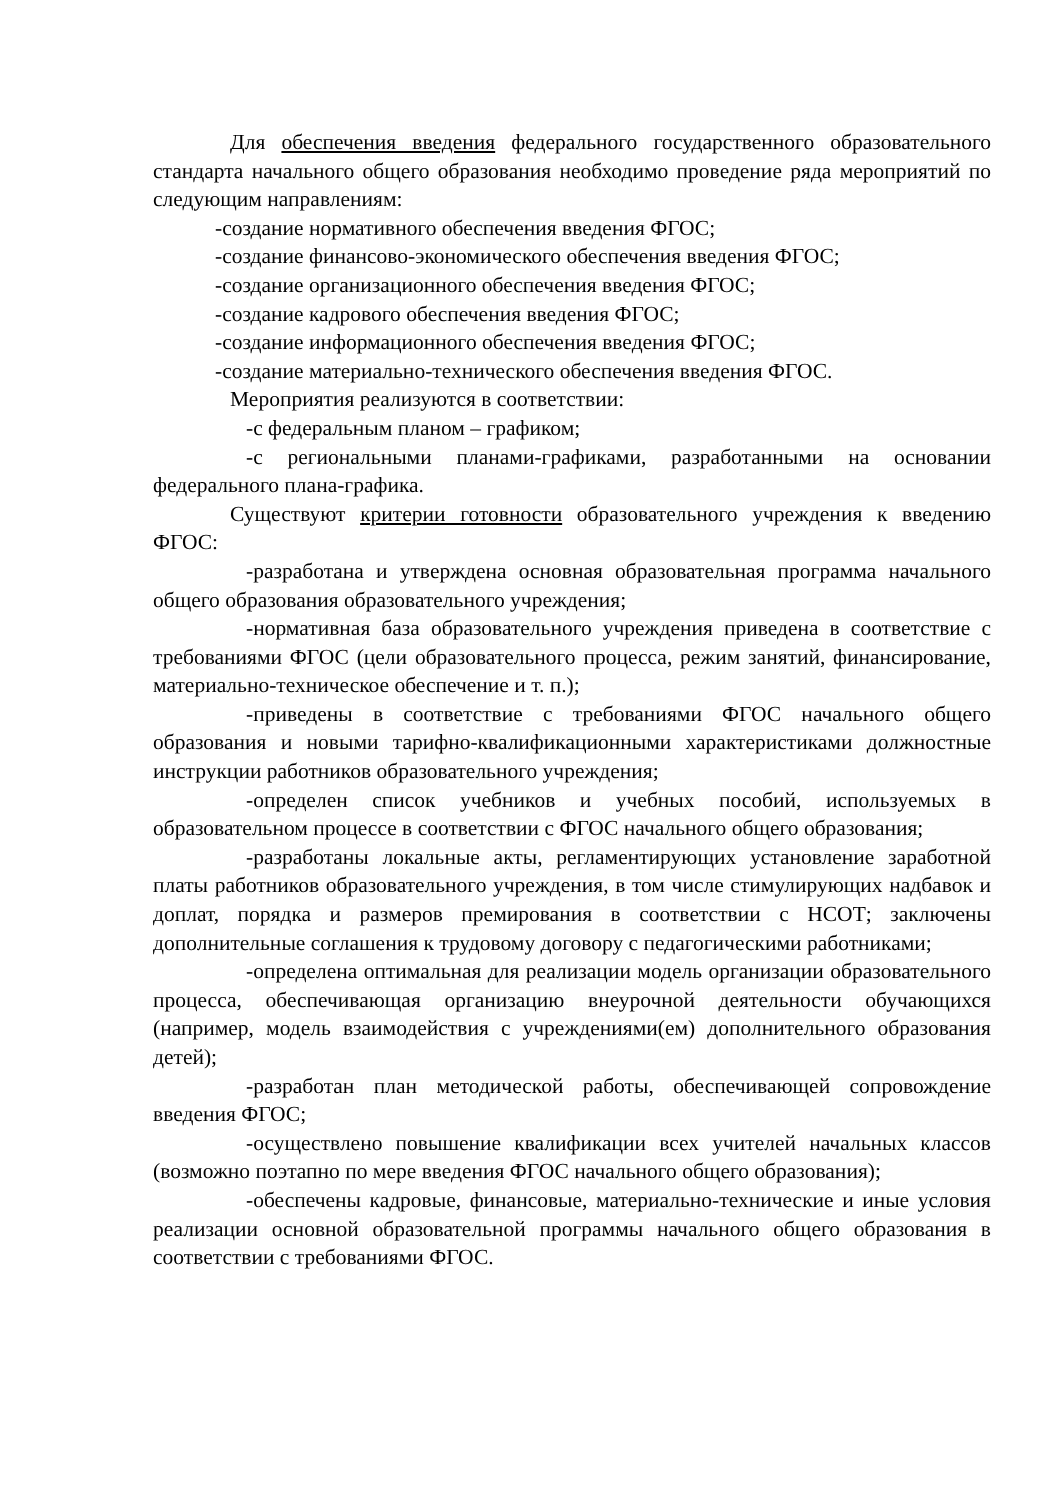Для обеспечения введения федерального государственного образовательного стандарта начального общего образования необходимо проведение ряда мероприятий по следующим направлениям:
-создание нормативного обеспечения введения ФГОС;
-создание финансово-экономического обеспечения введения ФГОС;
-создание организационного обеспечения введения ФГОС;
-создание кадрового обеспечения введения ФГОС;
-создание информационного обеспечения введения ФГОС;
-создание материально-технического обеспечения введения ФГОС.
Мероприятия реализуются в соответствии:
-с федеральным планом – графиком;
-с региональными планами-графиками, разработанными на основании федерального плана-графика.
Существуют критерии готовности образовательного учреждения к введению ФГОС:
-разработана и утверждена основная образовательная программа начального общего образования образовательного учреждения;
-нормативная база образовательного учреждения приведена в соответствие с требованиями ФГОС (цели образовательного процесса, режим занятий, финансирование, материально-техническое обеспечение и т. п.);
-приведены в соответствие с требованиями ФГОС начального общего образования и новыми тарифно-квалификационными характеристиками должностные инструкции работников образовательного учреждения;
-определен список учебников и учебных пособий, используемых в образовательном процессе в соответствии с ФГОС начального общего образования;
-разработаны локальные акты, регламентирующих установление заработной платы работников образовательного учреждения, в том числе стимулирующих надбавок и доплат, порядка и размеров премирования в соответствии с НСОТ; заключены дополнительные соглашения к трудовому договору с педагогическими работниками;
-определена оптимальная для реализации модель организации образовательного процесса, обеспечивающая организацию внеурочной деятельности обучающихся (например, модель взаимодействия с учреждениями(ем) дополнительного образования детей);
-разработан план методической работы, обеспечивающей сопровождение введения ФГОС;
-осуществлено повышение квалификации всех учителей начальных классов (возможно поэтапно по мере введения ФГОС начального общего образования);
-обеспечены кадровые, финансовые, материально-технические и иные условия реализации основной образовательной программы начального общего образования в соответствии с требованиями ФГОС.